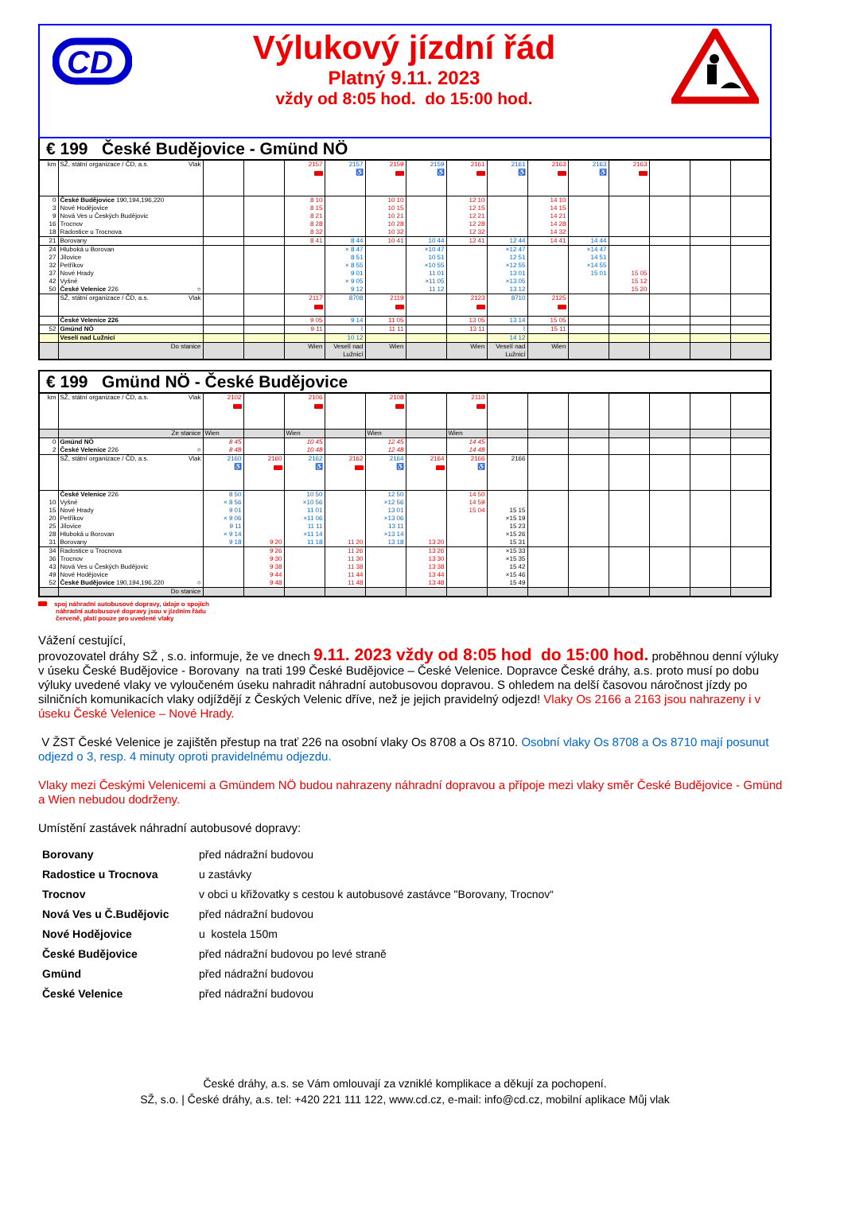CD
Výlukový jízdní řád
Platný 9.11. 2023
vždy od 8:05 hod. do 15:00 hod.
€ 199 České Budějovice - Gmünd NÖ
| km | SŽ, státní organizace / ČD, a.s. Vlak | | | 2157 | 2157 ♿ | 2159 | 2159 ♿ | 2161 | 2161 ♿ | 2163 | 2163 ♿ | 2163 | | | |
| 0 | České Budějovice 190,194,196,220 | | | 8 10 | | 10 10 | | 12 10 | | 14 10 | | | | | |
| 3 | Nové Hodějovice | | | 8 15 | | 10 15 | | 12 15 | | 14 15 | | | | | |
| 9 | Nová Ves u Českých Budějovic | | | 8 21 | | 10 21 | | 12 21 | | 14 21 | | | | | |
| 16 | Trocnov | | | 8 28 | | 10 28 | | 12 28 | | 14 28 | | | | | |
| 18 | Radostice u Trocnova | | | 8 32 | | 10 32 | | 12 32 | | 14 32 | | | | | |
| 21 | Borovany | | | 8 41 | 8 44 | 10 41 | 10 44 | 12 41 | 12 44 | 14 41 | 14 44 | | | | |
| 24 | Hluboká u Borovan | | | | × 8 47 | | ×10 47 | | ×12 47 | | ×14 47 | | | | |
| 27 | Jílovice | | | | 8 51 | | 10 51 | | 12 51 | | 14 51 | | | | |
| 32 | Petříkov | | | | × 8 55 | | ×10 55 | | ×12 55 | | ×14 55 | | | | |
| 37 | Nové Hrady | | | | 9 01 | | 11 01 | | 13 01 | | 15 01 | 15 05 | | | |
| 42 | Vyšné | | | | × 9 05 | | ×11 05 | | ×13 05 | | | 15 12 | | | |
| 50 | České Velenice 226 ○ | | | | 9 12 | | 11 12 | | 13 12 | | | 15 20 | | | |
| | SŽ, státní organizace / ČD, a.s. Vlak | | | 2117 | 8708 | 2119 | | 2123 | 8710 | 2125 | | | | | |
| | České Velenice 226 | | | 9 05 | 9 14 | 11 05 | | 13 05 | 13 14 | 15 05 | | | | | |
| 52 | Gmünd NÖ | | | 9 11 | ⌇ | 11 11 | | 13 11 | ⌇ | 15 11 | | | | | |
| | Veselí nad Lužnicí | | | | 10 12 | | | | 14 12 | | | | | | |
| | Do stanice | | | Wien | Veselí nad Lužnicí | Wien | | Wien | Veselí nad Lužnicí | Wien | | | | | |
€ 199 Gmünd NÖ - České Budějovice
| km | SŽ, státní organizace / ČD, a.s. Vlak | 2102 | | 2106 | | 2108 | | 2110 | | | | | | | |
| | Ze stanice | Wien | | Wien | | Wien | | Wien | | | | | | | |
| 0 | Gmünd NÖ | 8 45 | | 10 45 | | 12 45 | | 14 45 | | | | | | | |
| 2 | České Velenice 226 ○ | 8 48 | | 10 48 | | 12 48 | | 14 48 | | | | | | | |
| | SŽ, státní organizace / ČD, a.s. Vlak | 2160 ♿ | 2160 | 2162 ♿ | 2162 | 2164 ♿ | 2164 | 2166 ♿ | 2166 | | | | | | |
| | České Velenice 226 | 8 50 | | 10 50 | | 12 50 | | 14 50 | | | | | | | |
| 10 | Vyšné | × 8 56 | | ×10 56 | | ×12 56 | | 14 59 | | | | | | | |
| 15 | Nové Hrady | 9 01 | | 11 01 | | 13 01 | | 15 04 | 15 15 | | | | | | |
| 20 | Petříkov | × 9 06 | | ×11 06 | | ×13 06 | | | ×15 19 | | | | | | |
| 25 | Jílovice | 9 11 | | 11 11 | | 13 11 | | | 15 23 | | | | | | |
| 28 | Hluboká u Borovan | × 9 14 | | ×11 14 | | ×13 14 | | | ×15 26 | | | | | | |
| 31 | Borovany | 9 18 | 9 20 | 11 18 | 11 20 | 13 18 | 13 20 | | 15 31 | | | | | | |
| 34 | Radostice u Trocnova | | 9 26 | | 11 26 | | 13 26 | | ×15 33 | | | | | | |
| 36 | Trocnov | | 9 30 | | 11 30 | | 13 30 | | ×15 35 | | | | | | |
| 43 | Nová Ves u Českých Budějovic | | 9 38 | | 11 38 | | 13 38 | | 15 42 | | | | | | |
| 49 | Nové Hodějovice | | 9 44 | | 11 44 | | 13 44 | | ×15 46 | | | | | | |
| 52 | České Budějovice 190,194,196,220 ○ | | 9 48 | | 11 48 | | 13 48 | | 15 49 | | | | | | |
| | Do stanice | | | | | | | | | | | | | | |
spoj náhradní autobusové dopravy, údaje o spojích
náhradní autobusové dopravy jsou v jízdním řádu
červeně, platí pouze pro uvedené vlaky
Vážení cestující,
provozovatel dráhy SŽ , s.o. informuje, že ve dnech 9.11. 2023 vždy od 8:05 hod do 15:00 hod. proběhnou denní výluky v úseku České Budějovice - Borovany na trati 199 České Budějovice – České Velenice. Dopravce České dráhy, a.s. proto musí po dobu výluky uvedené vlaky ve vyloučeném úseku nahradit náhradní autobusovou dopravou. S ohledem na delší časovou náročnost jízdy po silničních komunikacích vlaky odjíždějí z Českých Velenic dříve, než je jejich pravidelný odjezd! Vlaky Os 2166 a 2163 jsou nahrazeny i v úseku České Velenice – Nové Hrady.
V ŽST České Velenice je zajištěn přestup na trať 226 na osobní vlaky Os 8708 a Os 8710. Osobní vlaky Os 8708 a Os 8710 mají posunut odjezd o 3, resp. 4 minuty oproti pravidelnému odjezdu.
Vlaky mezi Českými Velenicemi a Gmündem NÖ budou nahrazeny náhradní dopravou a přípoje mezi vlaky směr České Budějovice - Gmünd a Wien nebudou dodrženy.
Umístění zastávek náhradní autobusové dopravy:
| Borovany | před nádražní budovou |
| Radostice u Trocnova | u zastávky |
| Trocnov | v obci u křižovatky s cestou k autobusové zastávce "Borovany, Trocnov“ |
| Nová Ves u Č.Budějovic | před nádražní budovou |
| Nové Hodějovice | u kostela 150m |
| České Budějovice | před nádražní budovou po levé straně |
| Gmünd | před nádražní budovou |
| České Velenice | před nádražní budovou |
České dráhy, a.s. se Vám omlouvají za vzniklé komplikace a děkují za pochopení.
SŽ, s.o. | České dráhy, a.s. tel: +420 221 111 122, www.cd.cz, e-mail: info@cd.cz, mobilní aplikace Můj vlak